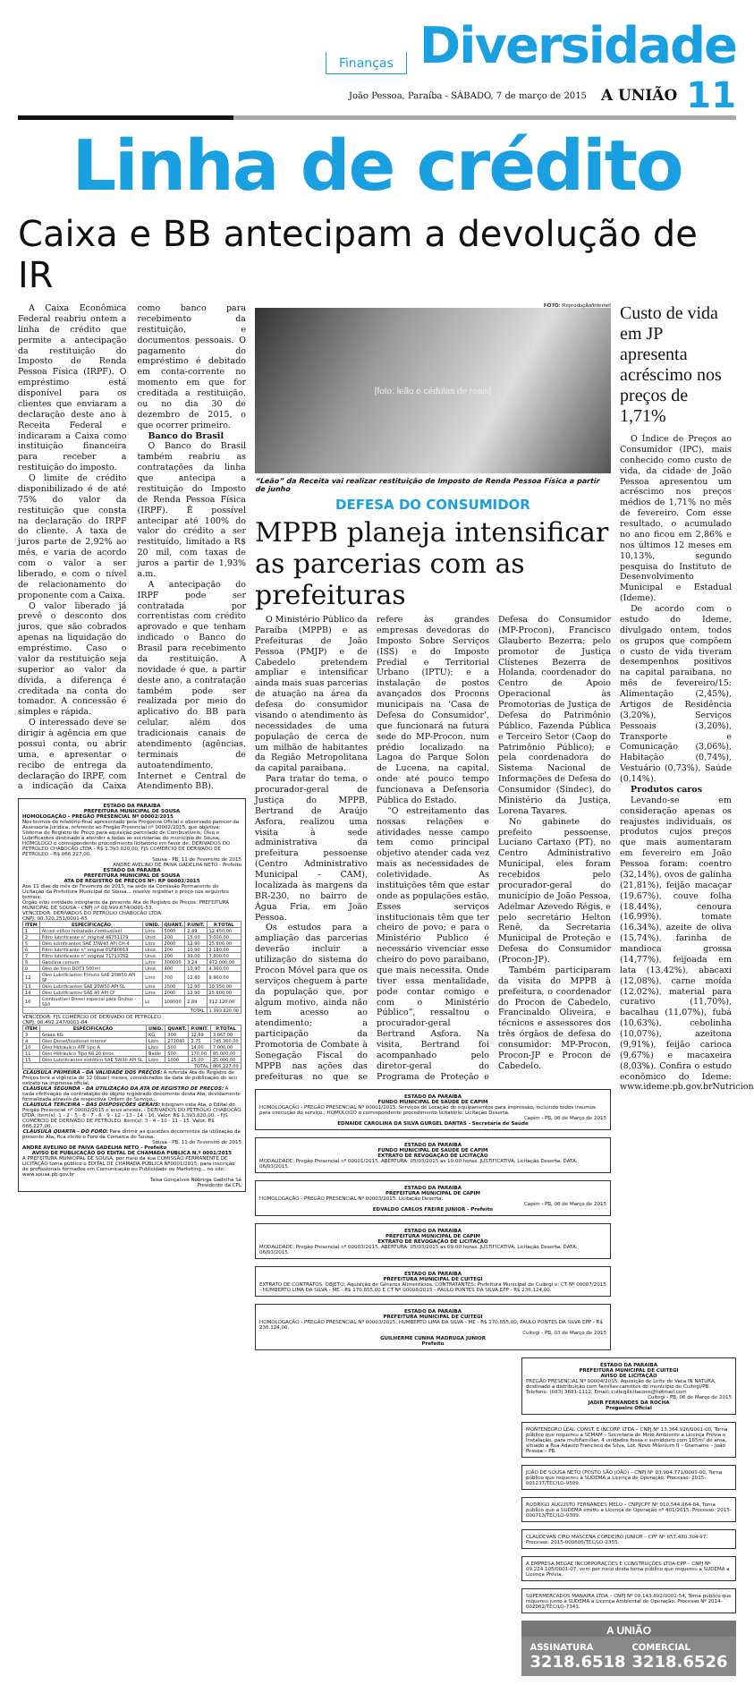Finanças Diversidade
João Pessoa, Paraíba - SÁBADO, 7 de março de 2015 A UNIÃO 11
Linha de crédito
Caixa e BB antecipam a devolução de IR
A Caixa Econômica Federal reabriu ontem a linha de crédito que permite a antecipação da restituição do Imposto de Renda Pessoa Física (IRPF). O empréstimo está disponível para os clientes que enviaram a declaração deste ano à Receita Federal e indicaram a Caixa como instituição financeira para receber a restituição do imposto.
O limite de crédito disponibilizado é de até 75% do valor da restituição que consta na declaração do IRPF do cliente. A taxa de juros parte de 2,92% ao mês, e varia de acordo com o valor a ser liberado, e com o nível de relacionamento do proponente com a Caixa.
O valor liberado já prevê o desconto dos juros, que são cobrados apenas na liquidação do empréstimo. Caso o valor da restituição seja superior ao valor da dívida, a diferença é creditada na conta do tomador. A concessão é simples e rápida.
O interessado deve se dirigir à agência em que possui conta, ou abrir uma, e apresentar o recibo de entrega da declaração do IRPF, com a indicação da Caixa como banco para recebimento da restituição, e documentos pessoais. O pagamento do empréstimo é debitado em conta-corrente no momento em que for creditada a restituição, ou no dia 30 de dezembro de 2015, o que ocorrer primeiro.
Banco do Brasil
O Banco do Brasil também reabriu as contratações da linha que antecipa a restituição do Imposto de Renda Pessoa Física (IRPF). É possível antecipar até 100% do valor do crédito a ser restituído, limitado a R$ 20 mil, com taxas de juros a partir de 1,93% a.m.
A antecipação do IRPF pode ser contratada por correntistas com crédito aprovado e que tenham indicado o Banco do Brasil para recebimento da restituição. A novidade é que, a partir deste ano, a contratação também pode ser realizada por meio do aplicativo do BB para celular, além dos tradicionais canais de atendimento (agências, terminais de autoatendimento, Internet e Central de Atendimento BB).
ESTADO DA PARAÍBA
PREFEITURA MUNICIPAL DE SOUSA
HOMOLOGAÇÃO - PREGÃO PRESENCIAL Nº 00002/2015
Nos termos do relatório final apresentado pela Pregoeira Oficial e observado parecer da Assessoria Jurídica, referente ao Pregão Presencial nº 00002/2015, que objetiva: Sistema de Registro de Preço para aquisição parcelado de Combustíveis, Óleo e Lubrificantes destinado a atender a todas as secretarias do município de Sousa; HOMOLOGO o correspondente procedimento licitatório em favor de: DERIVADOS DO PETRÓLEO CHABOCÃO LTDA - R$ 1.393.820,00; FJS COMÉRCIO DE DERIVADO DE PETRÓLEO - R$ 866.227,00.
Sousa - PB, 11 de Fevereiro de 2015
ANDRE AVELINO DE PAIVA GADELHA NETO - Prefeito
ESTADO DA PARAÍBA
PREFEITURA MUNICIPAL DE SOUSA
ATA DE REGISTRO DE PREÇOS Nº: RP 00002/2015
Aos 11 dias do mês de Fevereiro de 2015, na sede da Comissão Permanente de Licitação da Prefeitura Municipal de Sousa... resolve registrar o preço nos seguintes termos:
Órgão e/ou entidade integrante da presente Ata de Registro de Preços: PREFEITURA MUNICIPAL DE SOUSA - CNPJ nº 08.999.674/0001-53.
VENCEDOR: DERIVADOS DO PETRÓLIO CHABOCÃO LTDA
CNPJ: 08.320.251/0001-65
| ITEM | ESPECIFICAÇÃO | UNID. | QUANT. | P.UNIT. | P.TOTAL |
| --- | --- | --- | --- | --- | --- |
| 1 | Álcool etílico hidratado combustível | Litro | 5000 | 2,49 | 12.450,00 |
| 2 | Filtro lubrificante n° original 46751179 | Unid. | 200 | 15,00 | 3.000,00 |
| 5 | Óleo lubrificantes SAE 15W40 API CH-4 | Litro | 2000 | 12,90 | 25.800,00 |
| 6 | Filtro lubrificante n° original 01FB0019 | Unid. | 200 | 10,90 | 2.180,00 |
| 7 | Filtro lubrificante n° original 71713782 | Unid. | 200 | 39,00 | 7.800,00 |
| 8 | Gasolina comum | Litro | 300000 | 3,24 | 972.000,00 |
| 9 | Óleo de freio DOT3 500ml | Unid. | 400 | 10,90 | 4.360,00 |
| 12 | Óleo Lubrificantes P/moto SAE 20W50 API SF | Litro | 700 | 12,80 | 8.960,00 |
| 13 | Óleo Lubrificantes SAE 20W50 API SL | Litro | 1500 | 12,90 | 19.350,00 |
| 14 | Óleo Lubrificantes SAE 40 API CF | Litro | 2000 | 12,90 | 25.800,00 |
| 16 | Combustível Diesel especial para Ônibus - S10 | Lt | 108000 | 2,89 | 312.120,00 |
| TOTAL | | | | | 1.393.820,00 |
VENCEDOR: FJS COMÉRCIO DE DERIVADO DE PETRÓLEO
CNPJ: 08.492.247/0001-84
| ITEM | ESPECIFICAÇÃO | UNID. | QUANT. | P.UNIT. | P.TOTAL |
| --- | --- | --- | --- | --- | --- |
| 3 | Graxa KG | KG | 300 | 12,89 | 3.867,00 |
| 4 | Óleo Diesel/biodiesel interior | Litro | 271040 | 2,75 | 745.360,00 |
| 10 | Óleo Hidráulico ATF tipo A | Litro | 500 | 14,00 | 7.000,00 |
| 11 | Óleo Hidráulico Tipo 68 20 litros | Balde | 500 | 170,00 | 85.000,00 |
| 15 | Óleo Lubrificantes sintético SAE 5W30 API SL | Litro | 1000 | 25,00 | 25.000,00 |
| TOTAL | | | | | 866.227,00 |
CLÁUSULA PRIMEIRA - DA VALIDADE DOS PREÇOS: A referida Ata de Registro de Preços terá a vigência de 12 (doze) meses, considerados da data de publicação de seu extrato na imprensa oficial.
CLÁUSULA SEGUNDA - DA UTILIZAÇÃO DA ATA DE REGISTRO DE PREÇOS: A cada efetivação da contratação do objeto registrado decorrente desta Ata, devidamente formalizada através da respectiva Ordem de Serviço...
CLÁUSULA TERCEIRA - DAS DISPOSIÇÕES GERAIS: Integram esta Ata, o Edital do Pregão Presencial nº 00002/2015 e seus anexos. - DERIVADOS DO PETRÓLIO CHABOCÃO LTDA. Item(s): 1 - 2 - 5 - 6 - 7 - 8 - 9 - 12 - 13 - 14 - 16. Valor: R$ 1.393.820,00. - FJS COMÉRCIO DE DERIVADO DE PETRÓLEO. Item(s): 3 - 4 - 10 - 11 - 15. Valor: R$ 866.227,00.
CLÁUSULA QUARTA - DO FORO: Para dirimir as questões decorrentes da utilização da presente Ata, fica eleito o Foro da Comarca de Sousa.
Sousa - PB, 11 de Fevereiro de 2015
ANDRE AVELINO DE PAIVA GADELHA NETO - Prefeito
AVISO DE PUBLICAÇÃO DO EDITAL DE CHAMADA PÚBLICA N.º 0001/2015
A PREFEITURA MUNICIPAL DE SOUSA, por meio da sua COMISSÃO PERMANENTE DE LICITAÇÃO torna público o EDITAL DE CHAMADA PÚBLICA Nº0001/2015, para inscrição de profissionais formados em Comunicação ou Publicidade ou Marketing... no site: www.sousa.pb.gov.br
Taísa Gonçalves Nóbrega Gadelha Sá
Presidente da CPL
FOTO: Reprodução/Internet
[foto: leão e cédulas de reais]
“Leão” da Receita vai realizar restituição de Imposto de Renda Pessoa Física a partir de junho
DEFESA DO CONSUMIDOR
MPPB planeja intensificar as parcerias com as prefeituras
O Ministério Público da Paraíba (MPPB) e as Prefeituras de João Pessoa (PMJP) e de Cabedelo pretendem ampliar e intensificar ainda mais suas parcerias de atuação na área da defesa do consumidor visando o atendimento às necessidades de uma população de cerca de um milhão de habitantes da Região Metropolitana da capital paraibana.
Para tratar do tema, o procurador-geral de Justiça do MPPB, Bertrand de Araújo Asfora, realizou uma visita à sede administrativa da prefeitura pessoense (Centro Administrativo Municipal – CAM), localizada às margens da BR-230, no bairro de Água Fria, em João Pessoa.
Os estudos para a ampliação das parcerias deverão incluir a utilização do sistema do Procon Móvel para que os serviços cheguem à parte da população que, por algum motivo, ainda não tem acesso ao atendimento; a participação da Promotoria de Combate à Sonegação Fiscal do MPPB nas ações das prefeituras no que se refere às grandes empresas devedoras do Imposto Sobre Serviços (ISS) e do Imposto Predial e Territorial Urbano (IPTU); e a instalação de postos avançados dos Procons municipais na ‘Casa de Defesa do Consumidor’, que funcionará na futura sede do MP-Procon, num prédio localizado na Lagoa do Parque Solon de Lucena, na capital, onde até pouco tempo funcionava a Defensoria Pública do Estado.
“O estreitamento das nossas relações e atividades nesse campo tem como principal objetivo atender cada vez mais as necessidades de coletividade. As instituições têm que estar onde as populações estão. Esses serviços institucionais têm que ter cheiro de povo; e para o Ministério Publico é necessário vivenciar esse cheiro do povo paraibano, que mais necessita. Onde tiver essa mentalidade, pode contar comigo e com o Ministério Público”, ressaltou o procurador-geral Bertrand Asfora. Na visita, Bertrand foi acompanhado pelo diretor-geral do Programa de Proteção e Defesa do Consumidor (MP-Procon), Francisco Glauberto Bezerra; pelo promotor de Justiça Clístenes Bezerra de Holanda, coordenador do Centro de Apoio Operacional às Promotorias de Justiça de Defesa do Patrimônio Público, Fazenda Pública e Terceiro Setor (Caop do Patrimônio Público); e pela coordenadora do Sistema Nacional de Informações de Defesa do Consumidor (Sindec), do Ministério da Justiça, Lorena Tavares.
No gabinete do prefeito pessoense, Luciano Cartaxo (PT), no Centro Administrativo Municipal, eles foram recebidos pelo procurador-geral do município de João Pessoa, Adelmar Azevedo Régis, e pelo secretário Helton Renê, da Secretaria Municipal de Proteção e Defesa do Consumidor (Procon-JP).
Também participaram da visita do MPPB à prefeitura, o coordenador do Procon de Cabedelo, Francinaldo Oliveira, e técnicos e assessores dos três órgãos de defesa do consumidor: MP-Procon, Procon-JP e Procon de Cabedelo.
ESTADO DA PARAÍBA
FUNDO MUNICIPAL DE SAÚDE DE CAPIM
HOMOLOGAÇÃO - PREGÃO PRESENCIAL Nº 00001/2015. Serviços de Locação de equipamentos para impressão, incluindo todos insumos para execução do serviço.; HOMOLOGO o correspondente procedimento licitatório: Licitação Deserta.
Capim - PB, 06 de Março de 2015
EDNAIDE CAROLINA DA SILVA GURGEL DANTAS - Secretária de Saúde
ESTADO DA PARAÍBA
FUNDO MUNICIPAL DE SAÚDE DE CAPIM
EXTRATO DE REVOGAÇÃO DE LICITAÇÃO
MODALIDADE: Pregão Presencial nº 00001/2015. ABERTURA: 05/03/2015 as 10:00 horas. JUSTIFICATIVA: Licitação Deserta. DATA: 06/03/2015.
ESTADO DA PARAÍBA
PREFEITURA MUNICIPAL DE CAPIM
HOMOLOGAÇÃO - PREGÃO PRESENCIAL Nº 00003/2015. Licitação Deserta.
Capim - PB, 06 de Março de 2015
EDVALDO CARLOS FREIRE JUNIOR - Prefeito
ESTADO DA PARAÍBA
PREFEITURA MUNICIPAL DE CAPIM
EXTRATO DE REVOGAÇÃO DE LICITAÇÃO
MODALIDADE: Pregão Presencial nº 00003/2015. ABERTURA: 05/03/2015 as 09:00 horas. JUSTIFICATIVA: Licitação Deserta. DATA: 06/03/2015.
ESTADO DA PARAÍBA
PREFEITURA MUNICIPAL DE CUITEGI
EXTRATO DE CONTRATOS. OBJETO: Aquisição de Gêneros Alimentícios. CONTRATANTES: Prefeitura Municipal de Cuitegi e: CT Nº 00007/2015 - HUMBERTO LIMA DA SILVA - ME - R$ 170.855,00 E CT Nº 00008/2015 - PAULO PONTES DA SILVA EPP - R$ 236.124,00.
ESTADO DA PARAÍBA
PREFEITURA MUNICIPAL DE CUITEGI
HOMOLOGAÇÃO - PREGÃO PRESENCIAL Nº 00003/2015. HUMBERTO LIMA DA SILVA - ME - R$ 170.855,00; PAULO PONTES DA SILVA EPP - R$ 236.124,00.
Cuitegi - PB, 03 de Março de 2015
GUILHERME CUNHA MADRUGA JUNIOR
Prefeito
Custo de vida em JP apresenta acréscimo nos preços de 1,71%
O Índice de Preços ao Consumidor (IPC), mais conhecido como custo de vida, da cidade de João Pessoa apresentou um acréscimo nos preços médios de 1,71% no mês de fevereiro. Com esse resultado, o acumulado no ano ficou em 2,86% e nos últimos 12 meses em 10,13%, segundo pesquisa do Instituto de Desenvolvimento Municipal e Estadual (Ideme).
De acordo com o estudo do Ideme, divulgado ontem, todos os grupos que compõem o custo de vida tiveram desempenhos positivos na capital paraibana, no mês de fevereiro/15: Alimentação (2,45%), Artigos de Residência (3,20%), Serviços Pessoais (3,20%), Transporte e Comunicação (3,06%), Habitação (0,74%), Vestuário (0,73%), Saúde (0,14%).
Produtos caros
Levando-se em consideração apenas os reajustes individuais, os produtos cujos preços que mais aumentaram em fevereiro em João Pessoa foram: coentro (32,14%), ovos de galinha (21,81%), feijão macaçar (19,67%), couve folha (18,44%), cenoura (16,99%), tomate (16,34%), azeite de oliva (15,74%), farinha de mandioca grossa (14,77%), feijoada em lata (13,42%), abacaxi (12,08%), carne moída (12,02%), material para curativo (11,70%), bacalhau (11,07%), fubá (10,63%), cebolinha (10,07%), azeitona (9,91%), feijão carioca (9,67%) e macaxeira (8,03%). Confira o estudo econômico do Ideme: www.ideme.pb.gov.brNutricional,
ESTADO DA PARAÍBA
PREFEITURA MUNICIPAL DE CUITEGI
AVISO DE LICITAÇÃO
PREGÃO PRESENCIAL Nº 00004/2015. Aquisição de Leite de Vaca IN NATURA, destinado a distribuição com famílias carentes do município de Cuitegi/PB. Telefone: (083) 3681-1112. Email: cuitegilicitacoes@hotmail.com
Cuitegi - PB, 06 de Março de 2015
JADIR FERNANDES DA ROCHA
Pregoeiro Oficial
MONTENEGRO LEAL CONST. E INCORP. LTDA – CNPJ Nº 13.364.926/0001-08, Torna público que requereu a SEMAM – Secretaria de Meio Ambiente a Licença Prévia e Instalação, para multifamiliar, 4 unidades fossa e sumidouro com 185m² de área, situado a Rua Adauto Francisco da Silva, Lot. Novo Milenium II – Gramame – João Pessoa – PB.
JOÃO DE SOUSA NETO (POSTO SÃO JOÃO) – CNPJ Nº 03.904.771/0001-00, Torna público que requereu à SUDEMA a Licença de Operação. Processo: 2015-001237/TEC/LO-9509.
RODRIGO AUGUSTO FERNANDES MELO – CNPJ/CPF Nº 010.544.864-84, Torna público que a SUDEMA emitiu a Licença de Operação nº 401/2015. Processo: 2015-000713/TEC/LO-9389.
CLAUDEVAN CIRO MASCENA CORDEIRO JUNIOR – CPF Nº 857.480.304-97. Processo: 2015-000606/TEC/LO-2355.
A EMPRESA MEGAE INCORPORAÇÕES E CONSTRUÇÕES LTDA-EPP – CNPJ Nº 09.224.105/0001-07, vem por meio desta torna público que requereu a SUDEMA a Licença Prévia.
SUPERMERCADOS MANAIRA LTDA – CNPJ Nº 09.143.892/0001-54, Torna público que requereu junto à SUDEMA a Licença Ambiental de Operação. Processo Nº 2014-002062/TEC/LO-7343.
A UNIÃO
ASSINATURA
3218.6518 COMERCIAL
3218.6526